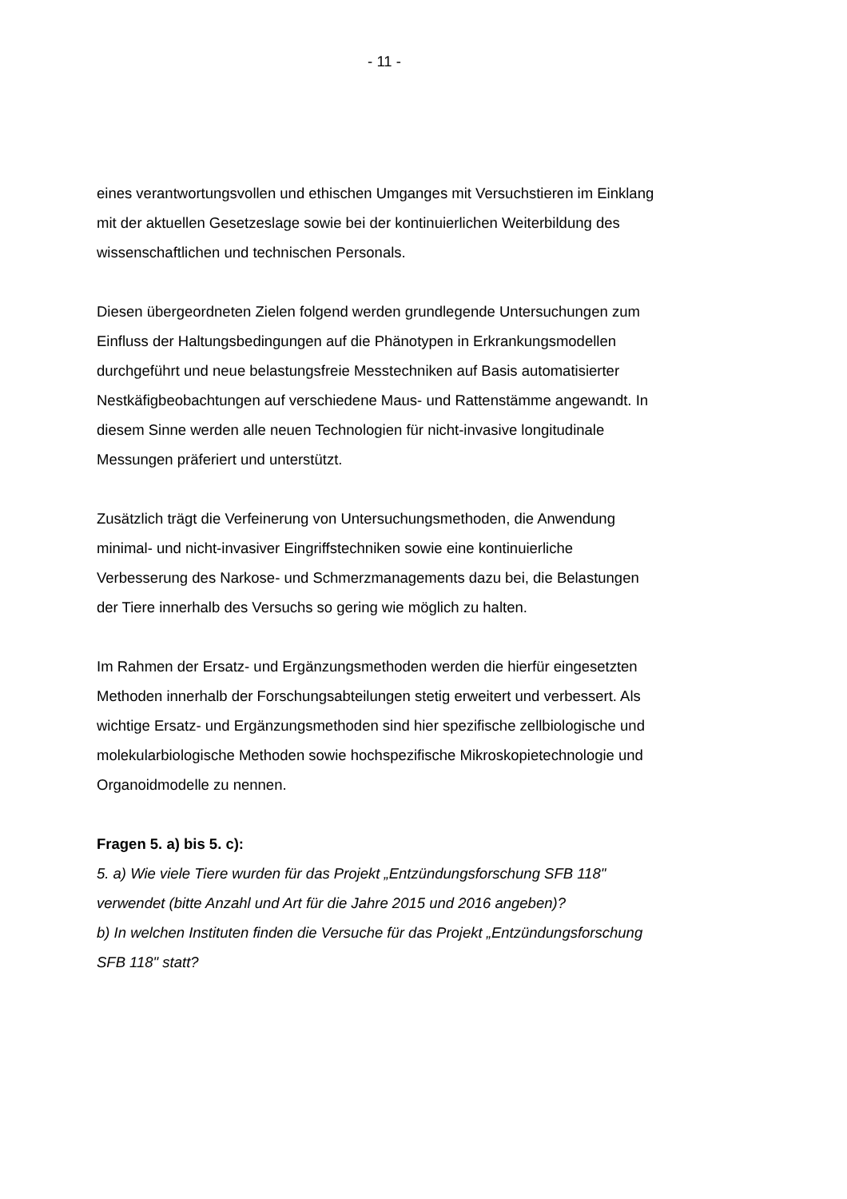- 11 -
eines verantwortungsvollen und ethischen Umganges mit Versuchstieren im Einklang mit der aktuellen Gesetzeslage sowie bei der kontinuierlichen Weiterbildung des wissenschaftlichen und technischen Personals.
Diesen übergeordneten Zielen folgend werden grundlegende Untersuchungen zum Einfluss der Haltungsbedingungen auf die Phänotypen in Erkrankungsmodellen durchgeführt und neue belastungsfreie Messtechniken auf Basis automatisierter Nestkäfigbeobachtungen auf verschiedene Maus- und Rattenstämme angewandt. In diesem Sinne werden alle neuen Technologien für nicht-invasive longitudinale Messungen präferiert und unterstützt.
Zusätzlich trägt die Verfeinerung von Untersuchungsmethoden, die Anwendung minimal- und nicht-invasiver Eingriffstechniken sowie eine kontinuierliche Verbesserung des Narkose- und Schmerzmanagements dazu bei, die Belastungen der Tiere innerhalb des Versuchs so gering wie möglich zu halten.
Im Rahmen der Ersatz- und Ergänzungsmethoden werden die hierfür eingesetzten Methoden innerhalb der Forschungsabteilungen stetig erweitert und verbessert. Als wichtige Ersatz- und Ergänzungsmethoden sind hier spezifische zellbiologische und molekularbiologische Methoden sowie hochspezifische Mikroskopietechnologie und Organoidmodelle zu nennen.
Fragen 5. a) bis 5. c):
5. a) Wie viele Tiere wurden für das Projekt „Entzündungsforschung SFB 118" verwendet (bitte Anzahl und Art für die Jahre 2015 und 2016 angeben)?
b) In welchen Instituten finden die Versuche für das Projekt „Entzündungsforschung SFB 118" statt?